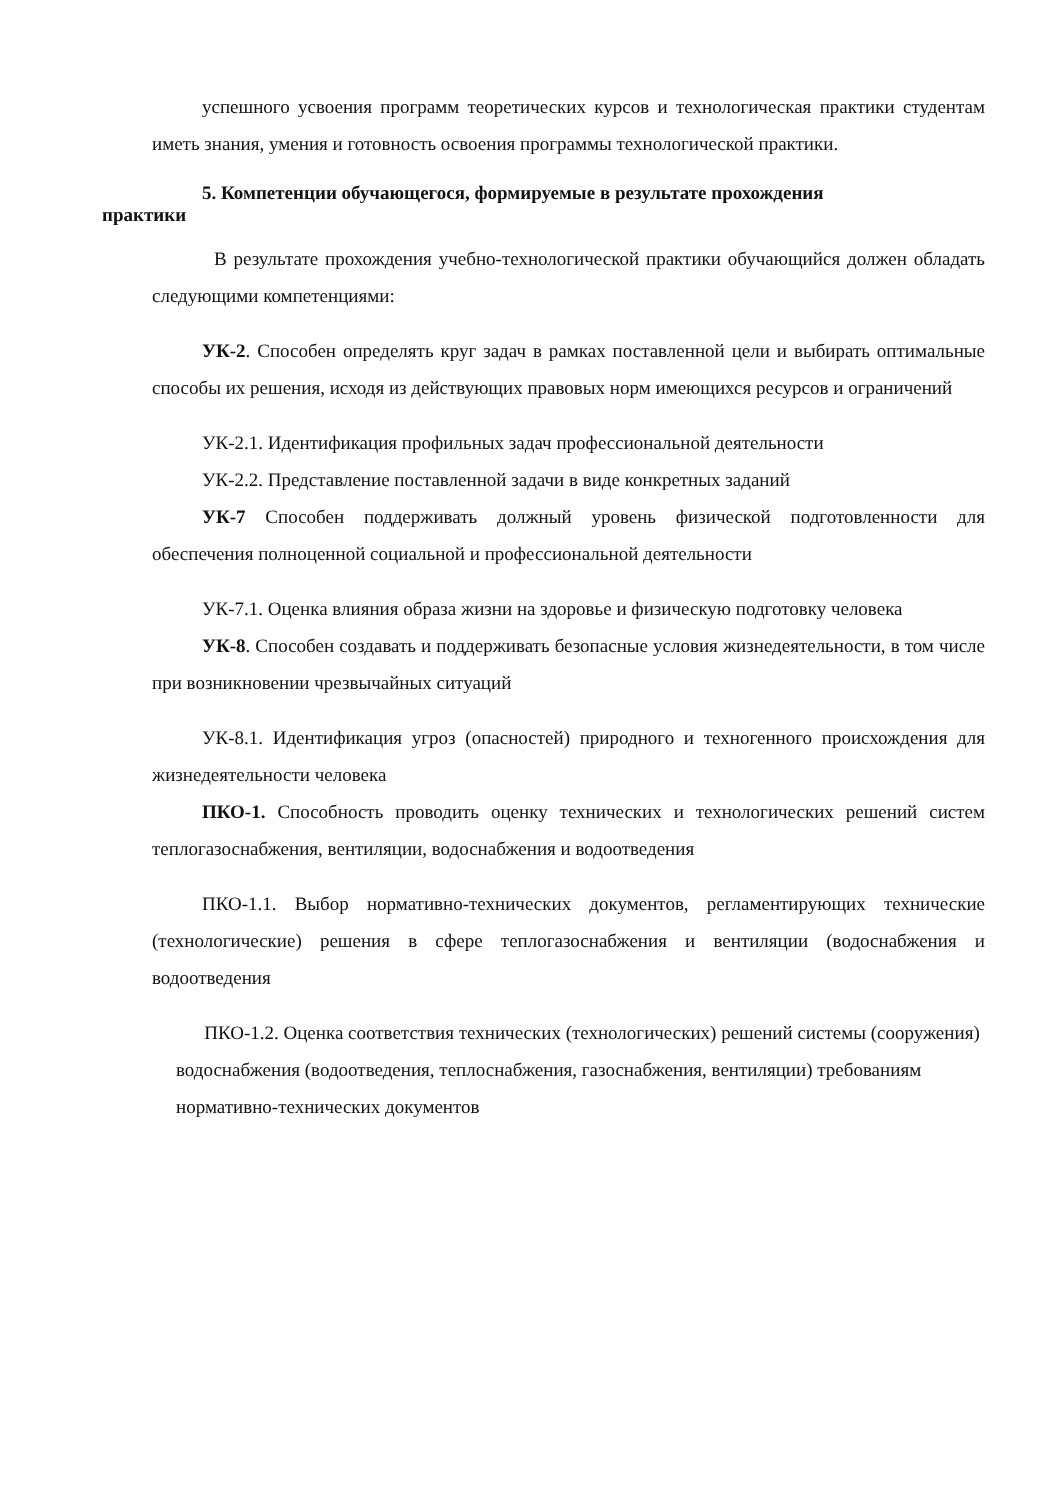успешного усвоения программ теоретических курсов и технологическая практики студентам иметь знания, умения и готовность освоения программы технологической практики.
5. Компетенции обучающегося, формируемые в результате прохождения
практики
В результате прохождения учебно-технологической практики обучающийся должен обладать следующими компетенциями:
УК-2. Способен определять круг задач в рамках поставленной цели и выбирать оптимальные способы их решения, исходя из действующих правовых норм имеющихся ресурсов и ограничений
УК-2.1. Идентификация профильных задач профессиональной деятельности
УК-2.2. Представление поставленной задачи в виде конкретных заданий
УК-7 Способен поддерживать должный уровень физической подготовленности для обеспечения полноценной социальной и профессиональной деятельности
УК-7.1. Оценка влияния образа жизни на здоровье и физическую подготовку человека
УК-8. Способен создавать и поддерживать безопасные условия жизнедеятельности, в том числе при возникновении чрезвычайных ситуаций
УК-8.1. Идентификация угроз (опасностей) природного и техногенного происхождения для жизнедеятельности человека
ПКО-1. Способность проводить оценку технических и технологических решений систем теплогазоснабжения, вентиляции, водоснабжения и водоотведения
ПКО-1.1. Выбор нормативно-технических документов, регламентирующих технические (технологические) решения в сфере теплогазоснабжения и вентиляции (водоснабжения и водоотведения
ПКО-1.2. Оценка соответствия технических (технологических) решений системы (сооружения) водоснабжения (водоотведения, теплоснабжения, газоснабжения, вентиляции) требованиям нормативно-технических документов